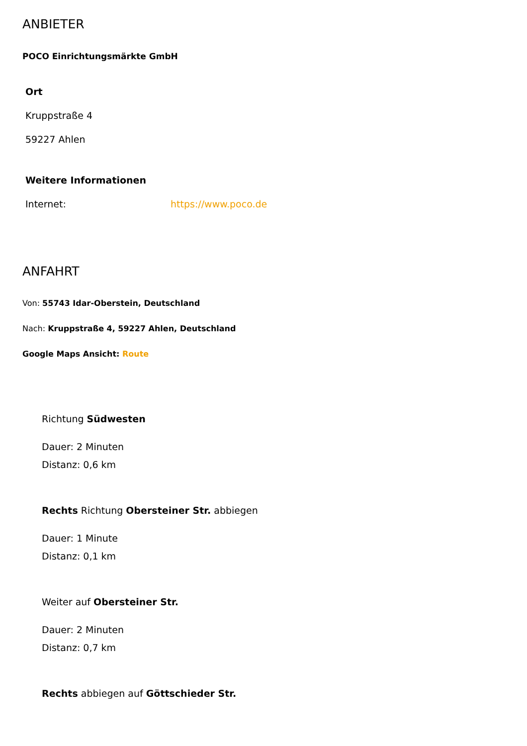ANBIETER
POCO Einrichtungsmärkte GmbH
Ort
Kruppstraße 4
59227 Ahlen
Weitere Informationen
Internet: https://www.poco.de
ANFAHRT
Von: 55743 Idar-Oberstein, Deutschland
Nach: Kruppstraße 4, 59227 Ahlen, Deutschland
Google Maps Ansicht: Route
Richtung Südwesten
Dauer: 2 Minuten
Distanz: 0,6 km
Rechts Richtung Obersteiner Str. abbiegen
Dauer: 1 Minute
Distanz: 0,1 km
Weiter auf Obersteiner Str.
Dauer: 2 Minuten
Distanz: 0,7 km
Rechts abbiegen auf Göttschieder Str.